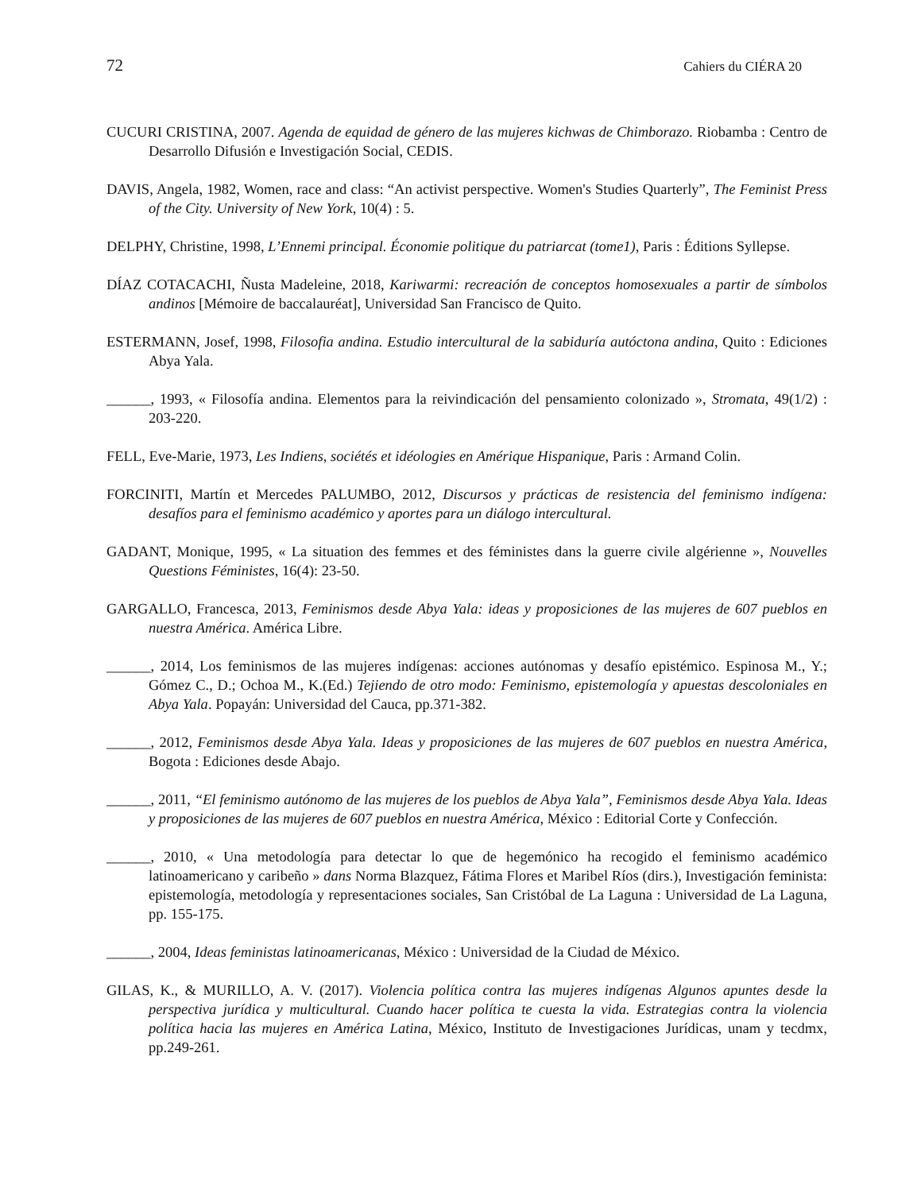72 Cahiers du CIÉRA 20
CUCURI CRISTINA, 2007. Agenda de equidad de género de las mujeres kichwas de Chimborazo. Riobamba : Centro de Desarrollo Difusión e Investigación Social, CEDIS.
DAVIS, Angela, 1982, Women, race and class: “An activist perspective. Women's Studies Quarterly”, The Feminist Press of the City. University of New York, 10(4) : 5.
DELPHY, Christine, 1998, L’Ennemi principal. Économie politique du patriarcat (tome1), Paris : Éditions Syllepse.
DÍAZ COTACACHI, Ñusta Madeleine, 2018, Kariwarmi: recreación de conceptos homosexuales a partir de símbolos andinos [Mémoire de baccalauréat], Universidad San Francisco de Quito.
ESTERMANN, Josef, 1998, Filosofia andina. Estudio intercultural de la sabiduría autóctona andina, Quito : Ediciones Abya Yala.
______, 1993, « Filosofía andina. Elementos para la reivindicación del pensamiento colonizado », Stromata, 49(1/2) : 203-220.
FELL, Eve-Marie, 1973, Les Indiens, sociétés et idéologies en Amérique Hispanique, Paris : Armand Colin.
FORCINITI, Martín et Mercedes PALUMBO, 2012, Discursos y prácticas de resistencia del feminismo indígena: desafíos para el feminismo académico y aportes para un diálogo intercultural.
GADANT, Monique, 1995, « La situation des femmes et des féministes dans la guerre civile algérienne », Nouvelles Questions Féministes, 16(4): 23-50.
GARGALLO, Francesca, 2013, Feminismos desde Abya Yala: ideas y proposiciones de las mujeres de 607 pueblos en nuestra América. América Libre.
______, 2014, Los feminismos de las mujeres indígenas: acciones autónomas y desafío epistémico. Espinosa M., Y.; Gómez C., D.; Ochoa M., K.(Ed.) Tejiendo de otro modo: Feminismo, epistemología y apuestas descoloniales en Abya Yala. Popayán: Universidad del Cauca, pp.371-382.
______, 2012, Feminismos desde Abya Yala. Ideas y proposiciones de las mujeres de 607 pueblos en nuestra América, Bogota : Ediciones desde Abajo.
______, 2011, “El feminismo autónomo de las mujeres de los pueblos de Abya Yala”, Feminismos desde Abya Yala. Ideas y proposiciones de las mujeres de 607 pueblos en nuestra América, México : Editorial Corte y Confección.
______, 2010, « Una metodología para detectar lo que de hegemónico ha recogido el feminismo académico latinoamericano y caribeño » dans Norma Blazquez, Fátima Flores et Maribel Ríos (dirs.), Investigación feminista: epistemología, metodología y representaciones sociales, San Cristóbal de La Laguna : Universidad de La Laguna, pp. 155-175.
______, 2004, Ideas feministas latinoamericanas, México : Universidad de la Ciudad de México.
GILAS, K., & MURILLO, A. V. (2017). Violencia política contra las mujeres indígenas Algunos apuntes desde la perspectiva jurídica y multicultural. Cuando hacer política te cuesta la vida. Estrategias contra la violencia política hacia las mujeres en América Latina, México, Instituto de Investigaciones Jurídicas, unam y tecdmx, pp.249-261.